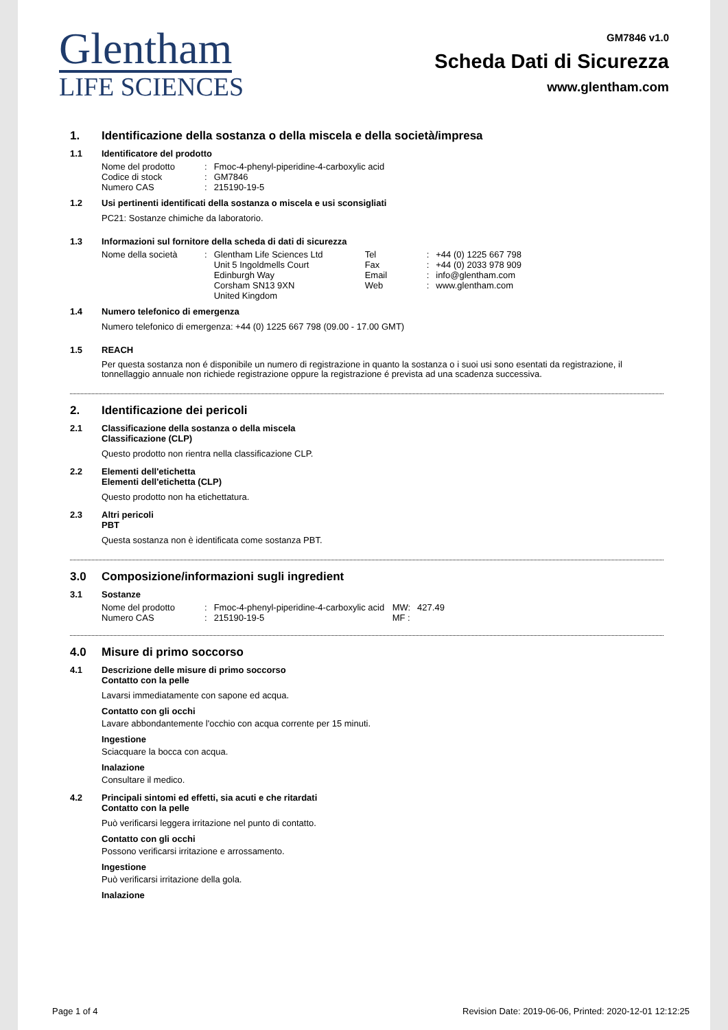Glentham
LIFE SCIENCES
GM7846 v1.0
Scheda Dati di Sicurezza
www.glentham.com
1. Identificazione della sostanza o della miscela e della società/impresa
1.1 Identificatore del prodotto
| Nome del prodotto | : | Fmoc-4-phenyl-piperidine-4-carboxylic acid |
| Codice di stock | : | GM7846 |
| Numero CAS | : | 215190-19-5 |
1.2 Usi pertinenti identificati della sostanza o miscela e usi sconsigliati
PC21: Sostanze chimiche da laboratorio.
1.3 Informazioni sul fornitore della scheda di dati di sicurezza
| Nome della società | : | Glentham Life Sciences Ltd | Tel | : | +44 (0) 1225 667 798 |
| | | Unit 5 Ingoldmells Court | Fax | : | +44 (0) 2033 978 909 |
| | | Edinburgh Way | Email | : | info@glentham.com |
| | | Corsham SN13 9XN | Web | : | www.glentham.com |
| | | United Kingdom | | | |
1.4 Numero telefonico di emergenza
Numero telefonico di emergenza: +44 (0) 1225 667 798 (09.00 - 17.00 GMT)
1.5 REACH
Per questa sostanza non é disponibile un numero di registrazione in quanto la sostanza o i suoi usi sono esentati da registrazione, il tonnellaggio annuale non richiede registrazione oppure la registrazione é prevista ad una scadenza successiva.
2. Identificazione dei pericoli
2.1 Classificazione della sostanza o della miscela
Classificazione (CLP)
Questo prodotto non rientra nella classificazione CLP.
2.2 Elementi dell'etichetta
Elementi dell'etichetta (CLP)
Questo prodotto non ha etichettatura.
2.3 Altri pericoli
PBT
Questa sostanza non è identificata come sostanza PBT.
3.0 Composizione/informazioni sugli ingredient
3.1 Sostanze
| Nome del prodotto | : | Fmoc-4-phenyl-piperidine-4-carboxylic acid | MW: | 427.49 |
| Numero CAS | : | 215190-19-5 | MF : | |
4.0 Misure di primo soccorso
4.1 Descrizione delle misure di primo soccorso
Contatto con la pelle
Lavarsi immediatamente con sapone ed acqua.
Contatto con gli occhi
Lavare abbondantemente l'occhio con acqua corrente per 15 minuti.
Ingestione
Sciacquare la bocca con acqua.
Inalazione
Consultare il medico.
4.2 Principali sintomi ed effetti, sia acuti e che ritardati
Contatto con la pelle
Può verificarsi leggera irritazione nel punto di contatto.
Contatto con gli occhi
Possono verificarsi irritazione e arrossamento.
Ingestione
Può verificarsi irritazione della gola.
Inalazione
Page 1 of 4 Revision Date: 2019-06-06, Printed: 2020-12-01 12:12:25